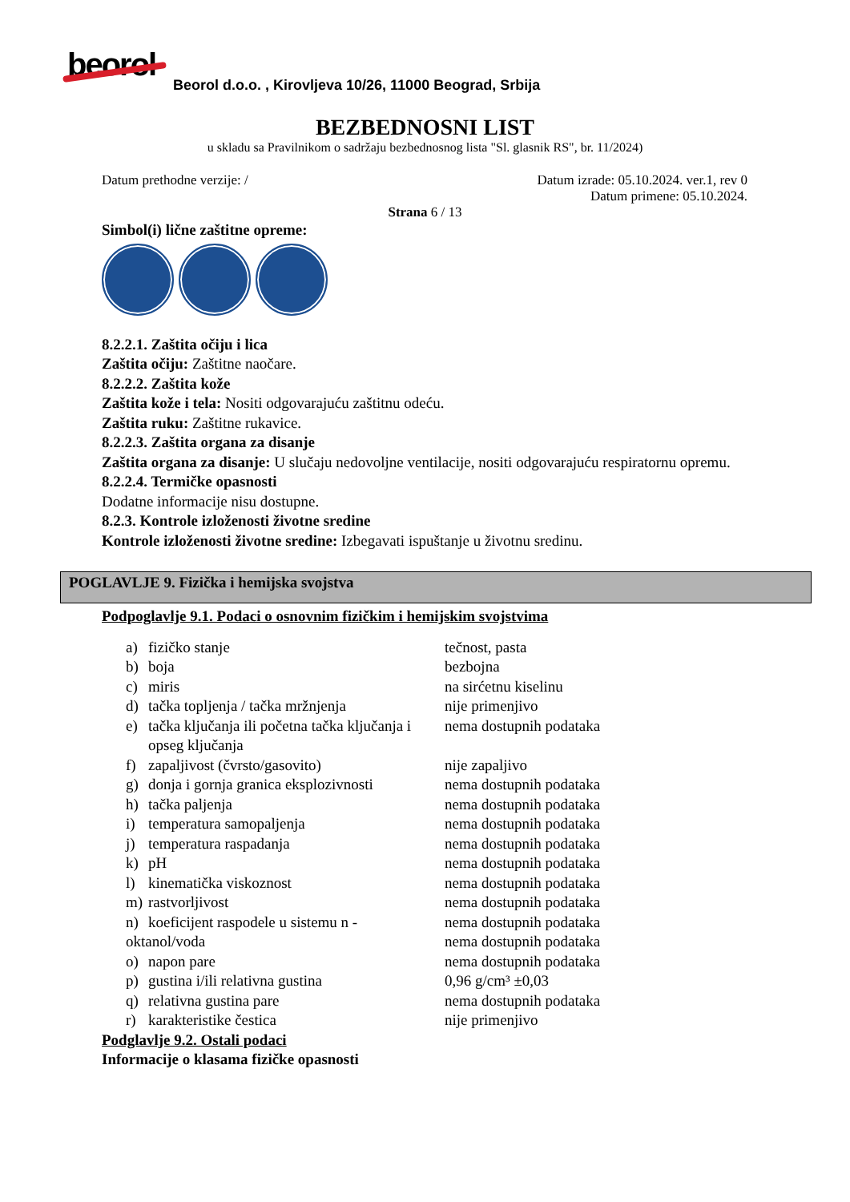beorol
Beorol d.o.o. , Kirovljeva 10/26, 11000 Beograd, Srbija
BEZBEDNOSNI LIST
u skladu sa Pravilnikom o sadržaju bezbednosnog lista "Sl. glasnik RS", br. 11/2024)
Datum prethodne verzije: / Datum izrade: 05.10.2024. ver.1, rev 0
Datum primene: 05.10.2024.
Strana 6 / 13
Simbol(i) lične zaštitne opreme:
8.2.2.1. Zaštita očiju i lica
Zaštita očiju: Zaštitne naočare.
8.2.2.2. Zaštita kože
Zaštita kože i tela: Nositi odgovarajuću zaštitnu odeću.
Zaštita ruku: Zaštitne rukavice.
8.2.2.3. Zaštita organa za disanje
Zaštita organa za disanje: U slučaju nedovoljne ventilacije, nositi odgovarajuću respiratornu opremu.
8.2.2.4. Termičke opasnosti
Dodatne informacije nisu dostupne.
8.2.3. Kontrole izloženosti životne sredine
Kontrole izloženosti životne sredine: Izbegavati ispuštanje u životnu sredinu.
POGLAVLJE 9. Fizička i hemijska svojstva
Podpoglavlje 9.1. Podaci o osnovnim fizičkim i hemijskim svojstvima
| a) | fizičko stanje | tečnost, pasta |
| b) | boja | bezbojna |
| c) | miris | na sirćetnu kiselinu |
| d) | tačka topljenja / tačka mržnjenja | nije primenjivo |
| e) | tačka ključanja ili početna tačka ključanja i opseg ključanja | nema dostupnih podataka |
| f) | zapaljivost (čvrsto/gasovito) | nije zapaljivo |
| g) | donja i gornja granica eksplozivnosti | nema dostupnih podataka |
| h) | tačka paljenja | nema dostupnih podataka |
| i) | temperatura samopaljenja | nema dostupnih podataka |
| j) | temperatura raspadanja | nema dostupnih podataka |
| k) | pH | nema dostupnih podataka |
| l) | kinematička viskoznost | nema dostupnih podataka |
| m) | rastvorljivost | nema dostupnih podataka |
| n) | koeficijent raspodele u sistemu n - | nema dostupnih podataka |
| oktanol/voda | | nema dostupnih podataka |
| o) | napon pare | nema dostupnih podataka |
| p) | gustina i/ili relativna gustina | 0,96 g/cm³ ±0,03 |
| q) | relativna gustina pare | nema dostupnih podataka |
| r) | karakteristike čestica | nije primenjivo |
Podglavlje 9.2. Ostali podaci
Informacije o klasama fizičke opasnosti